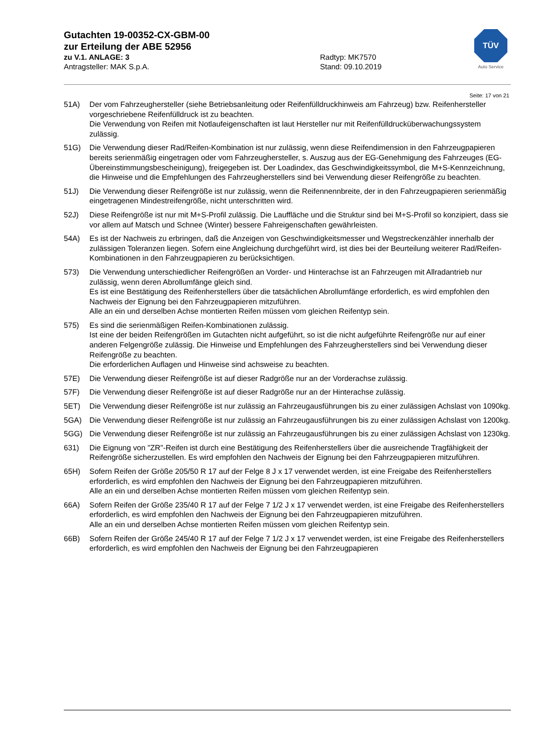Gutachten 19-00352-CX-GBM-00
zur Erteilung der ABE 52956
zu V.1. ANLAGE: 3 Radtyp: MK7570
Antragsteller: MAK S.p.A. Stand: 09.10.2019
TÜV
Auto Service
Seite: 17 von 21
51A) Der vom Fahrzeughersteller (siehe Betriebsanleitung oder Reifenfülldruckhinweis am Fahrzeug) bzw. Reifenhersteller vorgeschriebene Reifenfülldruck ist zu beachten.
Die Verwendung von Reifen mit Notlaufeigenschaften ist laut Hersteller nur mit Reifenfülldrucküberwachungssystem zulässig.
51G) Die Verwendung dieser Rad/Reifen-Kombination ist nur zulässig, wenn diese Reifendimension in den Fahrzeugpapieren bereits serienmäßig eingetragen oder vom Fahrzeughersteller, s. Auszug aus der EG-Genehmigung des Fahrzeuges (EG-Übereinstimmungsbescheinigung), freigegeben ist. Der Loadindex, das Geschwindigkeitssymbol, die M+S-Kennzeichnung, die Hinweise und die Empfehlungen des Fahrzeugherstellers sind bei Verwendung dieser Reifengröße zu beachten.
51J) Die Verwendung dieser Reifengröße ist nur zulässig, wenn die Reifennennbreite, der in den Fahrzeugpapieren serienmäßig eingetragenen Mindestreifengröße, nicht unterschritten wird.
52J) Diese Reifengröße ist nur mit M+S-Profil zulässig. Die Lauffläche und die Struktur sind bei M+S-Profil so konzipiert, dass sie vor allem auf Matsch und Schnee (Winter) bessere Fahreigenschaften gewährleisten.
54A) Es ist der Nachweis zu erbringen, daß die Anzeigen von Geschwindigkeitsmesser und Wegstreckenzähler innerhalb der zulässigen Toleranzen liegen. Sofern eine Angleichung durchgeführt wird, ist dies bei der Beurteilung weiterer Rad/Reifen-Kombinationen in den Fahrzeugpapieren zu berücksichtigen.
573) Die Verwendung unterschiedlicher Reifengrößen an Vorder- und Hinterachse ist an Fahrzeugen mit Allradantrieb nur zulässig, wenn deren Abrollumfänge gleich sind.
Es ist eine Bestätigung des Reifenherstellers über die tatsächlichen Abrollumfänge erforderlich, es wird empfohlen den Nachweis der Eignung bei den Fahrzeugpapieren mitzuführen.
Alle an ein und derselben Achse montierten Reifen müssen vom gleichen Reifentyp sein.
575) Es sind die serienmäßigen Reifen-Kombinationen zulässig.
Ist eine der beiden Reifengrößen im Gutachten nicht aufgeführt, so ist die nicht aufgeführte Reifengröße nur auf einer anderen Felgengröße zulässig. Die Hinweise und Empfehlungen des Fahrzeugherstellers sind bei Verwendung dieser Reifengröße zu beachten.
Die erforderlichen Auflagen und Hinweise sind achsweise zu beachten.
57E) Die Verwendung dieser Reifengröße ist auf dieser Radgröße nur an der Vorderachse zulässig.
57F) Die Verwendung dieser Reifengröße ist auf dieser Radgröße nur an der Hinterachse zulässig.
5ET) Die Verwendung dieser Reifengröße ist nur zulässig an Fahrzeugausführungen bis zu einer zulässigen Achslast von 1090kg.
5GA) Die Verwendung dieser Reifengröße ist nur zulässig an Fahrzeugausführungen bis zu einer zulässigen Achslast von 1200kg.
5GG) Die Verwendung dieser Reifengröße ist nur zulässig an Fahrzeugausführungen bis zu einer zulässigen Achslast von 1230kg.
631) Die Eignung von "ZR"-Reifen ist durch eine Bestätigung des Reifenherstellers über die ausreichende Tragfähigkeit der Reifengröße sicherzustellen. Es wird empfohlen den Nachweis der Eignung bei den Fahrzeugpapieren mitzuführen.
65H) Sofern Reifen der Größe 205/50 R 17 auf der Felge 8 J x 17 verwendet werden, ist eine Freigabe des Reifenherstellers erforderlich, es wird empfohlen den Nachweis der Eignung bei den Fahrzeugpapieren mitzuführen.
Alle an ein und derselben Achse montierten Reifen müssen vom gleichen Reifentyp sein.
66A) Sofern Reifen der Größe 235/40 R 17 auf der Felge 7 1/2 J x 17 verwendet werden, ist eine Freigabe des Reifenherstellers erforderlich, es wird empfohlen den Nachweis der Eignung bei den Fahrzeugpapieren mitzuführen.
Alle an ein und derselben Achse montierten Reifen müssen vom gleichen Reifentyp sein.
66B) Sofern Reifen der Größe 245/40 R 17 auf der Felge 7 1/2 J x 17 verwendet werden, ist eine Freigabe des Reifenherstellers erforderlich, es wird empfohlen den Nachweis der Eignung bei den Fahrzeugpapieren